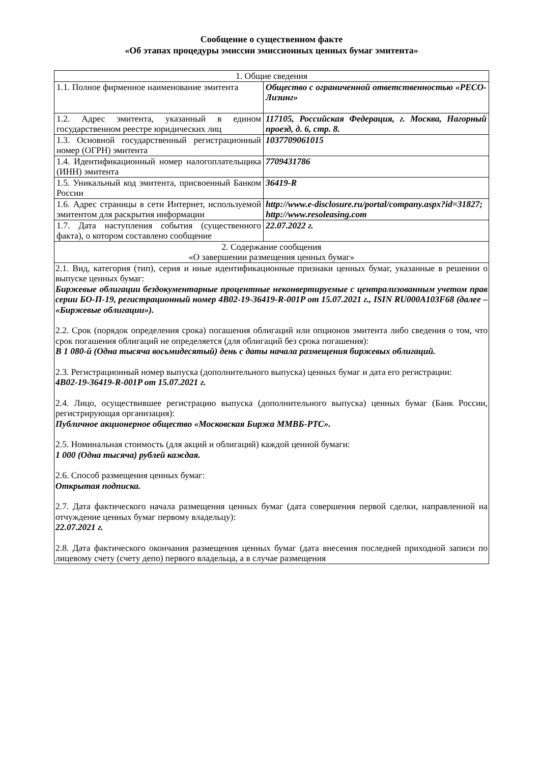Сообщение о существенном факте
«Об этапах процедуры эмиссии эмиссионных ценных бумаг эмитента»
| 1. Общие сведения | |
| 1.1. Полное фирменное наименование эмитента | Общество с ограниченной ответственностью «РЕСО-Лизинг» |
| 1.2. Адрес эмитента, указанный в едином государственном реестре юридических лиц | 117105, Российская Федерация, г. Москва, Нагорный проезд, д. 6, стр. 8. |
| 1.3. Основной государственный регистрационный номер (ОГРН) эмитента | 1037709061015 |
| 1.4. Идентификационный номер налогоплательщика (ИНН) эмитента | 7709431786 |
| 1.5. Уникальный код эмитента, присвоенный Банком России | 36419-R |
| 1.6. Адрес страницы в сети Интернет, используемой эмитентом для раскрытия информации | http://www.e-disclosure.ru/portal/company.aspx?id=31827; http://www.resoleasing.com |
| 1.7. Дата наступления события (существенного факта), о котором составлено сообщение | 22.07.2022 г. |
| 2. Содержание сообщения «О завершении размещения ценных бумаг» | |
| 2.1. Вид, категория (тип), серия и иные идентификационные признаки ценных бумаг, указанные в решении о выпуске ценных бумаг: Биржевые облигации бездокументарные процентные неконвертируемые с централизованным учетом прав серии БО-П-19, регистрационный номер 4B02-19-36419-R-001P от 15.07.2021 г., ISIN RU000A103F68 (далее – «Биржевые облигации»). 2.2. Срок (порядок определения срока) погашения облигаций или опционов эмитента либо сведения о том, что срок погашения облигаций не определяется (для облигаций без срока погашения): В 1 080-й (Одна тысяча восьмидесятый) день с даты начала размещения биржевых облигаций. 2.3. Регистрационный номер выпуска (дополнительного выпуска) ценных бумаг и дата его регистрации: 4B02-19-36419-R-001P от 15.07.2021 г. 2.4. Лицо, осуществившее регистрацию выпуска (дополнительного выпуска) ценных бумаг (Банк России, регистрирующая организация): Публичное акционерное общество «Московская Биржа ММВБ-РТС». 2.5. Номинальная стоимость (для акций и облигаций) каждой ценной бумаги: 1 000 (Одна тысяча) рублей каждая. 2.6. Способ размещения ценных бумаг: Открытая подписка. 2.7. Дата фактического начала размещения ценных бумаг (дата совершения первой сделки, направленной на отчуждение ценных бумаг первому владельцу): 22.07.2021 г. 2.8. Дата фактического окончания размещения ценных бумаг (дата внесения последней приходной записи по лицевому счету (счету депо) первого владельца, а в случае размещения | |